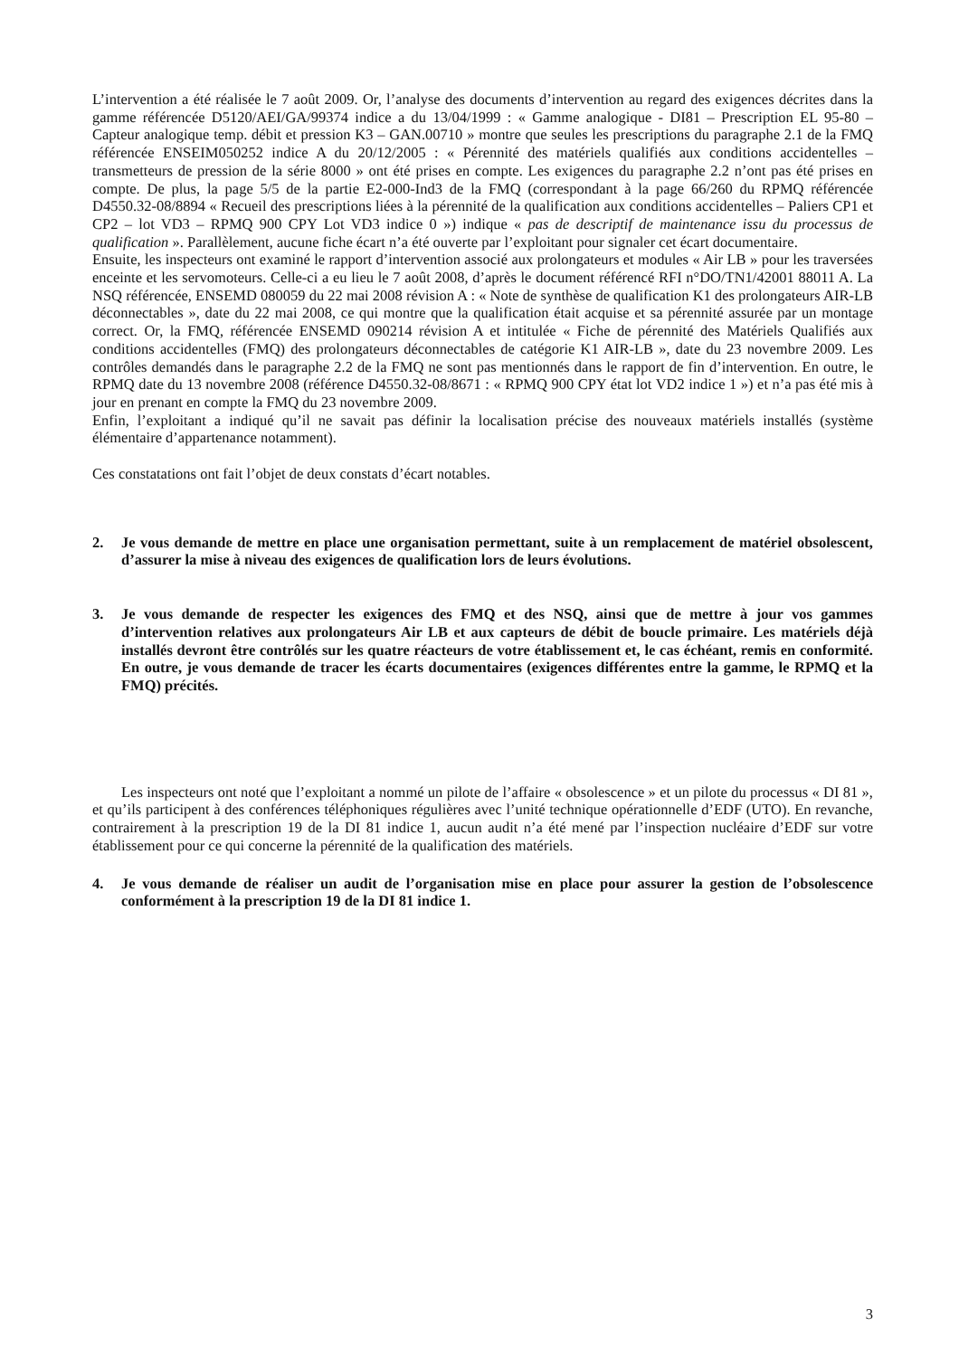L’intervention a été réalisée le 7 août 2009. Or, l’analyse des documents d’intervention au regard des exigences décrites dans la gamme référencée D5120/AEI/GA/99374 indice a du 13/04/1999 : « Gamme analogique - DI81 – Prescription EL 95-80 – Capteur analogique temp. débit et pression K3 – GAN.00710 » montre que seules les prescriptions du paragraphe 2.1 de la FMQ référencée ENSEIM050252 indice A du 20/12/2005 : « Pérennité des matériels qualifiés aux conditions accidentelles – transmetteurs de pression de la série 8000 » ont été prises en compte. Les exigences du paragraphe 2.2 n’ont pas été prises en compte. De plus, la page 5/5 de la partie E2-000-Ind3 de la FMQ (correspondant à la page 66/260 du RPMQ référencée D4550.32-08/8894 « Recueil des prescriptions liées à la pérennité de la qualification aux conditions accidentelles – Paliers CP1 et CP2 – lot VD3 – RPMQ 900 CPY Lot VD3 indice 0 ») indique « pas de descriptif de maintenance issu du processus de qualification ». Parallèlement, aucune fiche écart n’a été ouverte par l’exploitant pour signaler cet écart documentaire.
Ensuite, les inspecteurs ont examiné le rapport d’intervention associé aux prolongateurs et modules « Air LB » pour les traversées enceinte et les servomoteurs. Celle-ci a eu lieu le 7 août 2008, d’après le document référencé RFI n°DO/TN1/42001 88011 A. La NSQ référencée, ENSEMD 080059 du 22 mai 2008 révision A : « Note de synthèse de qualification K1 des prolongateurs AIR-LB déconnectables », date du 22 mai 2008, ce qui montre que la qualification était acquise et sa pérennité assurée par un montage correct. Or, la FMQ, référencée ENSEMD 090214 révision A et intitulée « Fiche de pérennité des Matériels Qualifiés aux conditions accidentelles (FMQ) des prolongateurs déconnectables de catégorie K1 AIR-LB », date du 23 novembre 2009. Les contrôles demandés dans le paragraphe 2.2 de la FMQ ne sont pas mentionnés dans le rapport de fin d’intervention. En outre, le RPMQ date du 13 novembre 2008 (référence D4550.32-08/8671 : « RPMQ 900 CPY état lot VD2 indice 1 ») et n’a pas été mis à jour en prenant en compte la FMQ du 23 novembre 2009.
Enfin, l’exploitant a indiqué qu’il ne savait pas définir la localisation précise des nouveaux matériels installés (système élémentaire d’appartenance notamment).
Ces constatations ont fait l’objet de deux constats d’écart notables.
2. Je vous demande de mettre en place une organisation permettant, suite à un remplacement de matériel obsolescent, d’assurer la mise à niveau des exigences de qualification lors de leurs évolutions.
3. Je vous demande de respecter les exigences des FMQ et des NSQ, ainsi que de mettre à jour vos gammes d’intervention relatives aux prolongateurs Air LB et aux capteurs de débit de boucle primaire. Les matériels déjà installés devront être contrôlés sur les quatre réacteurs de votre établissement et, le cas échéant, remis en conformité. En outre, je vous demande de tracer les écarts documentaires (exigences différentes entre la gamme, le RPMQ et la FMQ) précités.
Les inspecteurs ont noté que l’exploitant a nommé un pilote de l’affaire « obsolescence » et un pilote du processus « DI 81 », et qu’ils participent à des conférences téléphoniques régulières avec l’unité technique opérationnelle d’EDF (UTO). En revanche, contrairement à la prescription 19 de la DI 81 indice 1, aucun audit n’a été mené par l’inspection nucléaire d’EDF sur votre établissement pour ce qui concerne la pérennité de la qualification des matériels.
4. Je vous demande de réaliser un audit de l’organisation mise en place pour assurer la gestion de l’obsolescence conformément à la prescription 19 de la DI 81 indice 1.
3